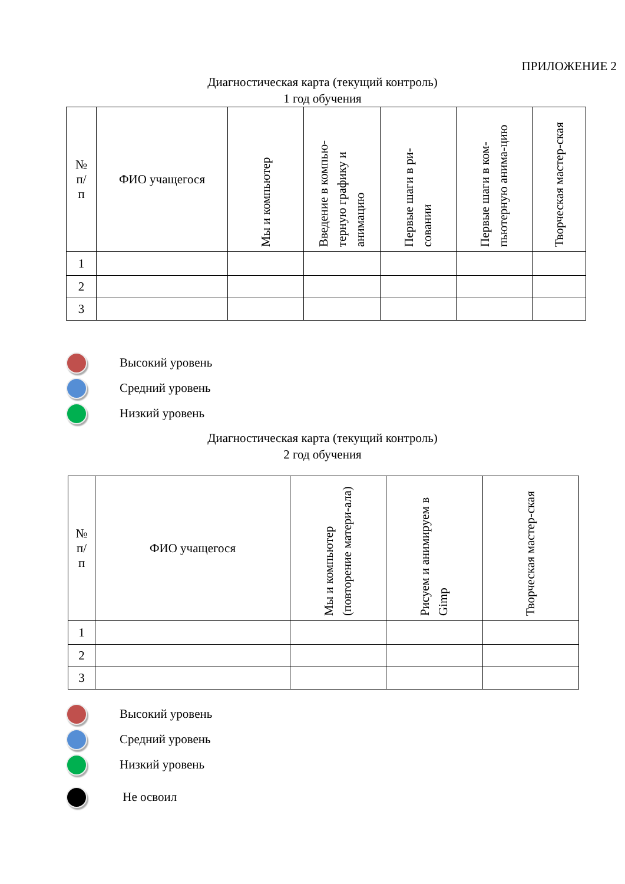ПРИЛОЖЕНИЕ 2
Диагностическая карта (текущий контроль)
1 год обучения
| № п/ п | ФИО учащегося | Мы и компьютер | Введение в компью-терную графику и анимацию | Первые шаги в ри-совании | Первые шаги в ком-пьютерную анима-цию | Творческая мастер-ская |
| --- | --- | --- | --- | --- | --- | --- |
| 1 | | | | | | |
| 2 | | | | | | |
| 3 | | | | | | |
Высокий уровень
Средний уровень
Низкий уровень
Диагностическая карта (текущий контроль)
2 год обучения
| № п/ п | ФИО учащегося | Мы и компьютер (повторение матери-ала) | Рисуем и анимируем в Gimp | Творческая мастер-ская |
| --- | --- | --- | --- | --- |
| 1 | | | | |
| 2 | | | | |
| 3 | | | | |
Высокий уровень
Средний уровень
Низкий уровень
Не освоил